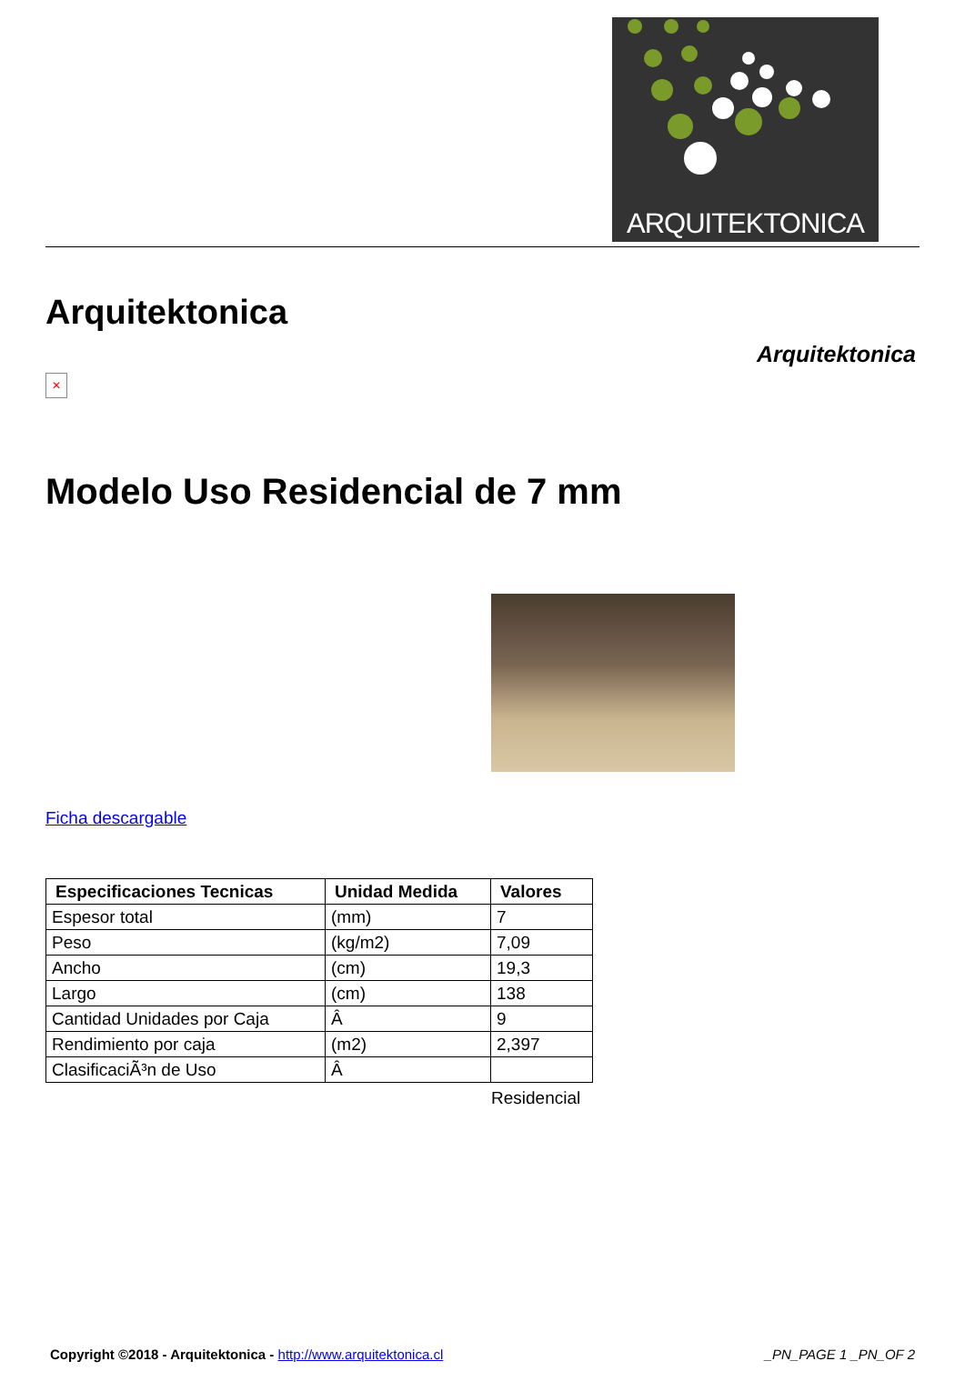ARQUITEKTONICA
Arquitektonica
Arquitektonica
✕
Modelo Uso Residencial de 7 mm
Ficha descargable
| Especificaciones Tecnicas | Unidad Medida | Valores |
| --- | --- | --- |
| Espesor total | (mm) | 7 |
| Peso | (kg/m2) | 7,09 |
| Ancho | (cm) | 19,3 |
| Largo | (cm) | 138 |
| Cantidad Unidades por Caja | Â | 9 |
| Rendimiento por caja | (m2) | 2,397 |
| ClasificaciÃ³n de Uso | Â | |
Residencial
Copyright ©2018 - Arquitektonica - http://www.arquitektonica.cl
_PN_PAGE 1 _PN_OF 2